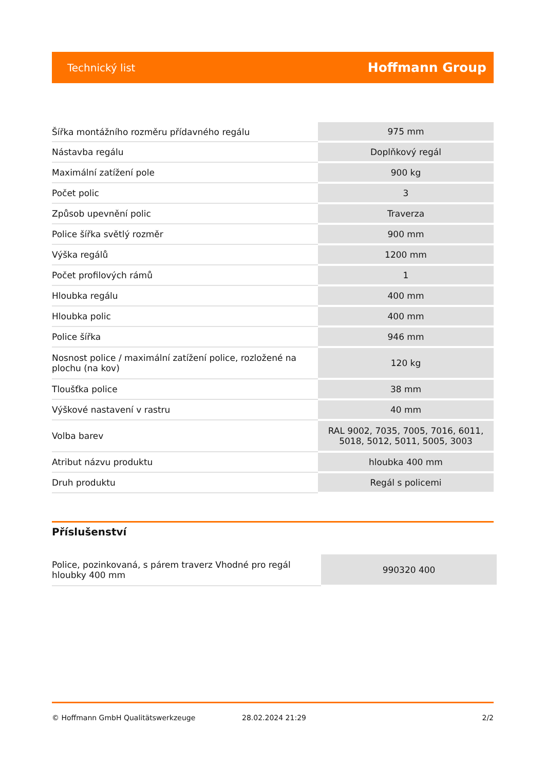Technický list Hoffmann Group
| Šířka montážního rozměru přídavného regálu | 975 mm |
| Nástavba regálu | Doplňkový regál |
| Maximální zatížení pole | 900 kg |
| Počet polic | 3 |
| Způsob upevnění polic | Traverza |
| Police šířka světlý rozměr | 900 mm |
| Výška regálů | 1200 mm |
| Počet profilových rámů | 1 |
| Hloubka regálu | 400 mm |
| Hloubka polic | 400 mm |
| Police šířka | 946 mm |
| Nosnost police / maximální zatížení police, rozložené na plochu (na kov) | 120 kg |
| Tloušťka police | 38 mm |
| Výškové nastavení v rastru | 40 mm |
| Volba barev | RAL 9002, 7035, 7005, 7016, 6011, 5018, 5012, 5011, 5005, 3003 |
| Atribut názvu produktu | hloubka 400 mm |
| Druh produktu | Regál s policemi |
Příslušenství
| Police, pozinkovaná, s párem traverz Vhodné pro regál hloubky 400 mm | 990320 400 |
© Hoffmann GmbH Qualitätswerkzeuge 28.02.2024 21:29 2/2